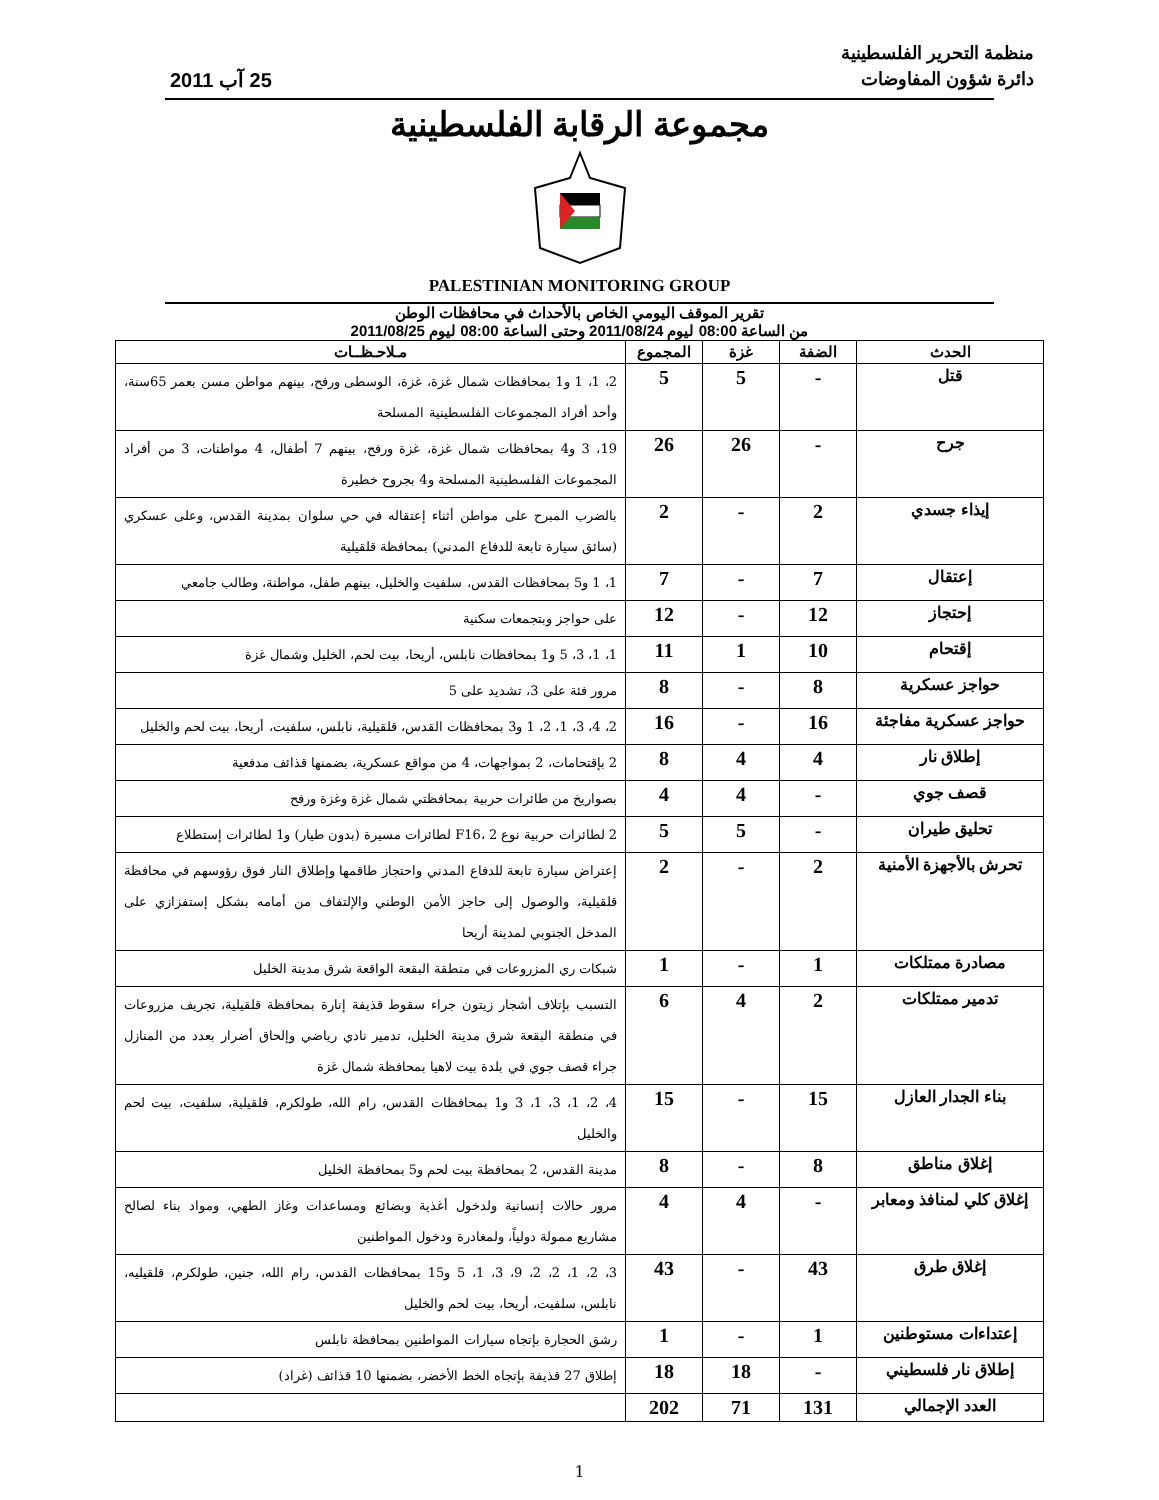منظمة التحرير الفلسطينية
دائرة شؤون المفاوضات
25 آب 2011
مجموعة الرقابة الفلسطينية
PALESTINIAN MONITORING GROUP
تقرير الموقف اليومي الخاص بالأحداث في محافظات الوطن
من الساعة 08:00 ليوم 2011/08/24 وحتى الساعة 08:00 ليوم 2011/08/25
| الحدث | الضفة | غزة | المجموع | مـلاحـظــات |
| --- | --- | --- | --- | --- |
| قتل | - | 5 | 5 | 2، 1، 1 و1 بمحافظات شمال غزة، غزة، الوسطى ورفح، بينهم مواطن مسن بعمر 65سنة، وأحد أفراد المجموعات الفلسطينية المسلحة |
| جرح | - | 26 | 26 | 19، 3 و4 بمحافظات شمال غزة، غزة ورفح، بينهم 7 أطفال، 4 مواطنات، 3 من أفراد المجموعات الفلسطينية المسلحة و4 بجروح خطيرة |
| إيذاء جسدي | 2 | - | 2 | بالضرب المبرح على مواطن أثناء إعتقاله في حي سلوان بمدينة القدس، وعلى عسكري (سائق سيارة تابعة للدفاع المدني) بمحافظة قلقيلية |
| إعتقال | 7 | - | 7 | 1، 1 و5 بمحافظات القدس، سلفيت والخليل، بينهم طفل، مواطنة، وطالب جامعي |
| إحتجاز | 12 | - | 12 | على حواجز وبتجمعات سكنية |
| إقتحام | 10 | 1 | 11 | 1، 1، 3، 5 و1 بمحافظات نابلس، أريحا، بيت لحم، الخليل وشمال غزة |
| حواجز عسكرية | 8 | - | 8 | مرور فئة على 3، تشديد على 5 |
| حواجز عسكرية مفاجئة | 16 | - | 16 | 2، 4، 3، 1، 2، 1 و3 بمحافظات القدس، قلقيلية، نابلس، سلفيت، أريحا، بيت لحم والخليل |
| إطلاق نار | 4 | 4 | 8 | 2 بإقتحامات، 2 بمواجهات، 4 من مواقع عسكرية، بضمنها قذائف مدفعية |
| قصف جوي | - | 4 | 4 | بصواريخ من طائرات حربية بمحافظتي شمال غزة وغزة ورفح |
| تحليق طيران | - | 5 | 5 | 2 لطائرات حربية نوع F16، 2 لطائرات مسيرة (بدون طيار) و1 لطائرات إستطلاع |
| تحرش بالأجهزة الأمنية | 2 | - | 2 | إعتراض سيارة تابعة للدفاع المدني واحتجاز طاقمها وإطلاق النار فوق رؤوسهم في محافظة قلقيلية، والوصول إلى حاجز الأمن الوطني والإلتفاف من أمامه بشكل إستفزازي على المدخل الجنوبي لمدينة أريحا |
| مصادرة ممتلكات | 1 | - | 1 | شبكات ري المزروعات في منطقة البقعة الواقعة شرق مدينة الخليل |
| تدمير ممتلكات | 2 | 4 | 6 | التسبب بإتلاف أشجار زيتون جراء سقوط قذيفة إنارة بمحافظة قلقيلية، تجريف مزروعات في منطقة البقعة شرق مدينة الخليل، تدمير نادي رياضي وإلحاق أضرار بعدد من المنازل جراء قصف جوي في بلدة بيت لاهيا بمحافظة شمال غزة |
| بناء الجدار العازل | 15 | - | 15 | 4، 2، 1، 3، 1، 3 و1 بمحافظات القدس، رام الله، طولكرم، قلقيلية، سلفيت، بيت لحم والخليل |
| إغلاق مناطق | 8 | - | 8 | مدينة القدس، 2 بمحافظة بيت لحم و5 بمحافظة الخليل |
| إغلاق كلي لمنافذ ومعابر | - | 4 | 4 | مرور حالات إنسانية ولدخول أغذية وبضائع ومساعدات وغاز الطهي، ومواد بناء لصالح مشاريع ممولة دولياً، ولمغادرة ودخول المواطنين |
| إغلاق طرق | 43 | - | 43 | 3، 2، 1، 2، 2، 9، 3، 1، 5 و15 بمحافظات القدس، رام الله، جنين، طولكرم، قلقيليه، نابلس، سلفيت، أريحا، بيت لحم والخليل |
| إعتداءات مستوطنين | 1 | - | 1 | رشق الحجارة بإتجاه سيارات المواطنين بمحافظة نابلس |
| إطلاق نار فلسطيني | - | 18 | 18 | إطلاق 27 قذيفة بإتجاه الخط الأخضر، بضمنها 10 قذائف (غراد) |
| العدد الإجمالي | 131 | 71 | 202 | |
1